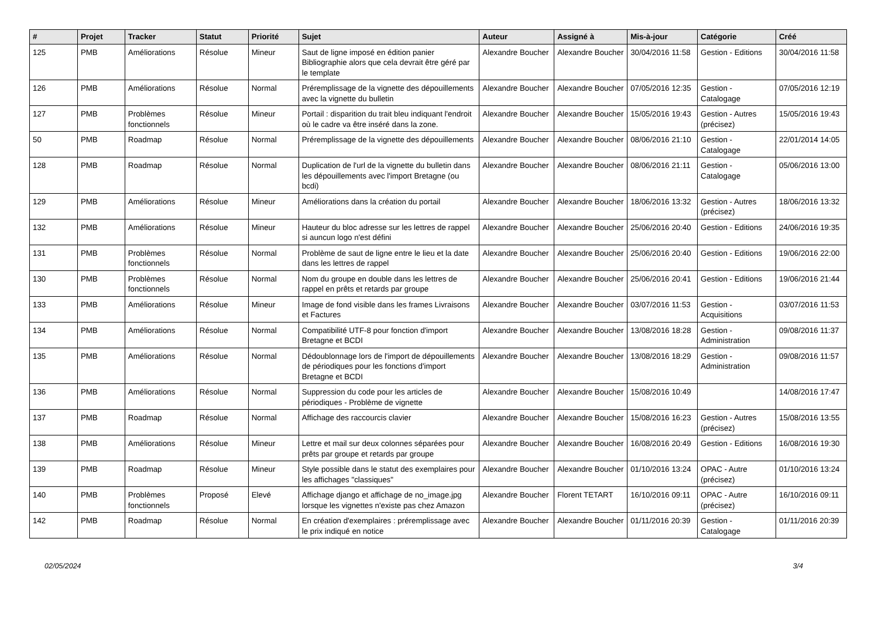| # | Projet | Tracker | Statut | Priorité | Sujet | Auteur | Assigné à | Mis-à-jour | Catégorie | Créé |
| --- | --- | --- | --- | --- | --- | --- | --- | --- | --- | --- |
| 125 | PMB | Améliorations | Résolue | Mineur | Saut de ligne imposé en édition panier Bibliographie alors que cela devrait être géré par le template | Alexandre Boucher | Alexandre Boucher | 30/04/2016 11:58 | Gestion - Editions | 30/04/2016 11:58 |
| 126 | PMB | Améliorations | Résolue | Normal | Préremplissage de la vignette des dépouillements avec la vignette du bulletin | Alexandre Boucher | Alexandre Boucher | 07/05/2016 12:35 | Gestion - Catalogage | 07/05/2016 12:19 |
| 127 | PMB | Problèmes fonctionnels | Résolue | Mineur | Portail : disparition du trait bleu indiquant l'endroit où le cadre va être inséré dans la zone. | Alexandre Boucher | Alexandre Boucher | 15/05/2016 19:43 | Gestion - Autres (précisez) | 15/05/2016 19:43 |
| 50 | PMB | Roadmap | Résolue | Normal | Préremplissage de la vignette des dépouillements | Alexandre Boucher | Alexandre Boucher | 08/06/2016 21:10 | Gestion - Catalogage | 22/01/2014 14:05 |
| 128 | PMB | Roadmap | Résolue | Normal | Duplication de l'url de la vignette du bulletin dans les dépouillements avec l'import Bretagne (ou bcdi) | Alexandre Boucher | Alexandre Boucher | 08/06/2016 21:11 | Gestion - Catalogage | 05/06/2016 13:00 |
| 129 | PMB | Améliorations | Résolue | Mineur | Améliorations dans la création du portail | Alexandre Boucher | Alexandre Boucher | 18/06/2016 13:32 | Gestion - Autres (précisez) | 18/06/2016 13:32 |
| 132 | PMB | Améliorations | Résolue | Mineur | Hauteur du bloc adresse sur les lettres de rappel si auncun logo n'est défini | Alexandre Boucher | Alexandre Boucher | 25/06/2016 20:40 | Gestion - Editions | 24/06/2016 19:35 |
| 131 | PMB | Problèmes fonctionnels | Résolue | Normal | Problème de saut de ligne entre le lieu et la date dans les lettres de rappel | Alexandre Boucher | Alexandre Boucher | 25/06/2016 20:40 | Gestion - Editions | 19/06/2016 22:00 |
| 130 | PMB | Problèmes fonctionnels | Résolue | Normal | Nom du groupe en double dans les lettres de rappel en prêts et retards par groupe | Alexandre Boucher | Alexandre Boucher | 25/06/2016 20:41 | Gestion - Editions | 19/06/2016 21:44 |
| 133 | PMB | Améliorations | Résolue | Mineur | Image de fond visible dans les frames Livraisons et Factures | Alexandre Boucher | Alexandre Boucher | 03/07/2016 11:53 | Gestion - Acquisitions | 03/07/2016 11:53 |
| 134 | PMB | Améliorations | Résolue | Normal | Compatibilité UTF-8 pour fonction d'import Bretagne et BCDI | Alexandre Boucher | Alexandre Boucher | 13/08/2016 18:28 | Gestion - Administration | 09/08/2016 11:37 |
| 135 | PMB | Améliorations | Résolue | Normal | Dédoublonnage lors de l'import de dépouillements de périodiques pour les fonctions d'import Bretagne et BCDI | Alexandre Boucher | Alexandre Boucher | 13/08/2016 18:29 | Gestion - Administration | 09/08/2016 11:57 |
| 136 | PMB | Améliorations | Résolue | Normal | Suppression du code pour les articles de périodiques - Problème de vignette | Alexandre Boucher | Alexandre Boucher | 15/08/2016 10:49 | | 14/08/2016 17:47 |
| 137 | PMB | Roadmap | Résolue | Normal | Affichage des raccourcis clavier | Alexandre Boucher | Alexandre Boucher | 15/08/2016 16:23 | Gestion - Autres (précisez) | 15/08/2016 13:55 |
| 138 | PMB | Améliorations | Résolue | Mineur | Lettre et mail sur deux colonnes séparées pour prêts par groupe et retards par groupe | Alexandre Boucher | Alexandre Boucher | 16/08/2016 20:49 | Gestion - Editions | 16/08/2016 19:30 |
| 139 | PMB | Roadmap | Résolue | Mineur | Style possible dans le statut des exemplaires pour les affichages "classiques" | Alexandre Boucher | Alexandre Boucher | 01/10/2016 13:24 | OPAC - Autre (précisez) | 01/10/2016 13:24 |
| 140 | PMB | Problèmes fonctionnels | Proposé | Elevé | Affichage django et affichage de no_image.jpg lorsque les vignettes n'existe pas chez Amazon | Alexandre Boucher | Florent TETART | 16/10/2016 09:11 | OPAC - Autre (précisez) | 16/10/2016 09:11 |
| 142 | PMB | Roadmap | Résolue | Normal | En création d'exemplaires : préremplissage avec le prix indiqué en notice | Alexandre Boucher | Alexandre Boucher | 01/11/2016 20:39 | Gestion - Catalogage | 01/11/2016 20:39 |
02/05/2024 3/4